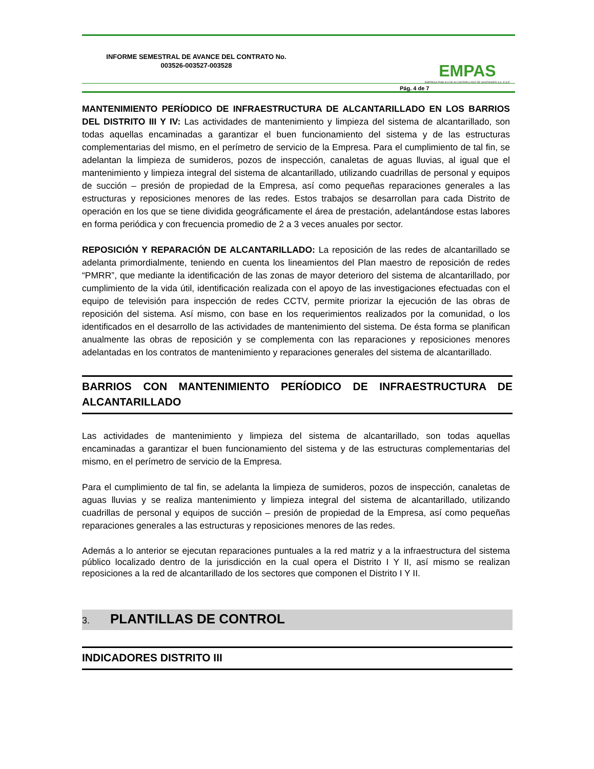INFORME SEMESTRAL DE AVANCE DEL CONTRATO No. 003526-003527-003528
EMPAS
EMPRESA PUBLICA DE ALCANTARILLADO DE SANTANDER S.A. E.S.P.
Pág. 4 de 7
MANTENIMIENTO PERÍODICO DE INFRAESTRUCTURA DE ALCANTARILLADO EN LOS BARRIOS DEL DISTRITO III Y IV: Las actividades de mantenimiento y limpieza del sistema de alcantarillado, son todas aquellas encaminadas a garantizar el buen funcionamiento del sistema y de las estructuras complementarias del mismo, en el perímetro de servicio de la Empresa. Para el cumplimiento de tal fin, se adelantan la limpieza de sumideros, pozos de inspección, canaletas de aguas lluvias, al igual que el mantenimiento y limpieza integral del sistema de alcantarillado, utilizando cuadrillas de personal y equipos de succión – presión de propiedad de la Empresa, así como pequeñas reparaciones generales a las estructuras y reposiciones menores de las redes. Estos trabajos se desarrollan para cada Distrito de operación en los que se tiene dividida geográficamente el área de prestación, adelantándose estas labores en forma periódica y con frecuencia promedio de 2 a 3 veces anuales por sector.
REPOSICIÓN Y REPARACIÓN DE ALCANTARILLADO: La reposición de las redes de alcantarillado se adelanta primordialmente, teniendo en cuenta los lineamientos del Plan maestro de reposición de redes “PMRR”, que mediante la identificación de las zonas de mayor deterioro del sistema de alcantarillado, por cumplimiento de la vida útil, identificación realizada con el apoyo de las investigaciones efectuadas con el equipo de televisión para inspección de redes CCTV, permite priorizar la ejecución de las obras de reposición del sistema. Así mismo, con base en los requerimientos realizados por la comunidad, o los identificados en el desarrollo de las actividades de mantenimiento del sistema. De ésta forma se planifican anualmente las obras de reposición y se complementa con las reparaciones y reposiciones menores adelantadas en los contratos de mantenimiento y reparaciones generales del sistema de alcantarillado.
BARRIOS CON MANTENIMIENTO PERÍODICO DE INFRAESTRUCTURA DE ALCANTARILLADO
Las actividades de mantenimiento y limpieza del sistema de alcantarillado, son todas aquellas encaminadas a garantizar el buen funcionamiento del sistema y de las estructuras complementarias del mismo, en el perímetro de servicio de la Empresa.
Para el cumplimiento de tal fin, se adelanta la limpieza de sumideros, pozos de inspección, canaletas de aguas lluvias y se realiza mantenimiento y limpieza integral del sistema de alcantarillado, utilizando cuadrillas de personal y equipos de succión – presión de propiedad de la Empresa, así como pequeñas reparaciones generales a las estructuras y reposiciones menores de las redes.
Además a lo anterior se ejecutan reparaciones puntuales a la red matriz y a la infraestructura del sistema público localizado dentro de la jurisdicción en la cual opera el Distrito I Y II, así mismo se realizan reposiciones a la red de alcantarillado de los sectores que componen el Distrito I Y II.
3. PLANTILLAS DE CONTROL
INDICADORES DISTRITO III